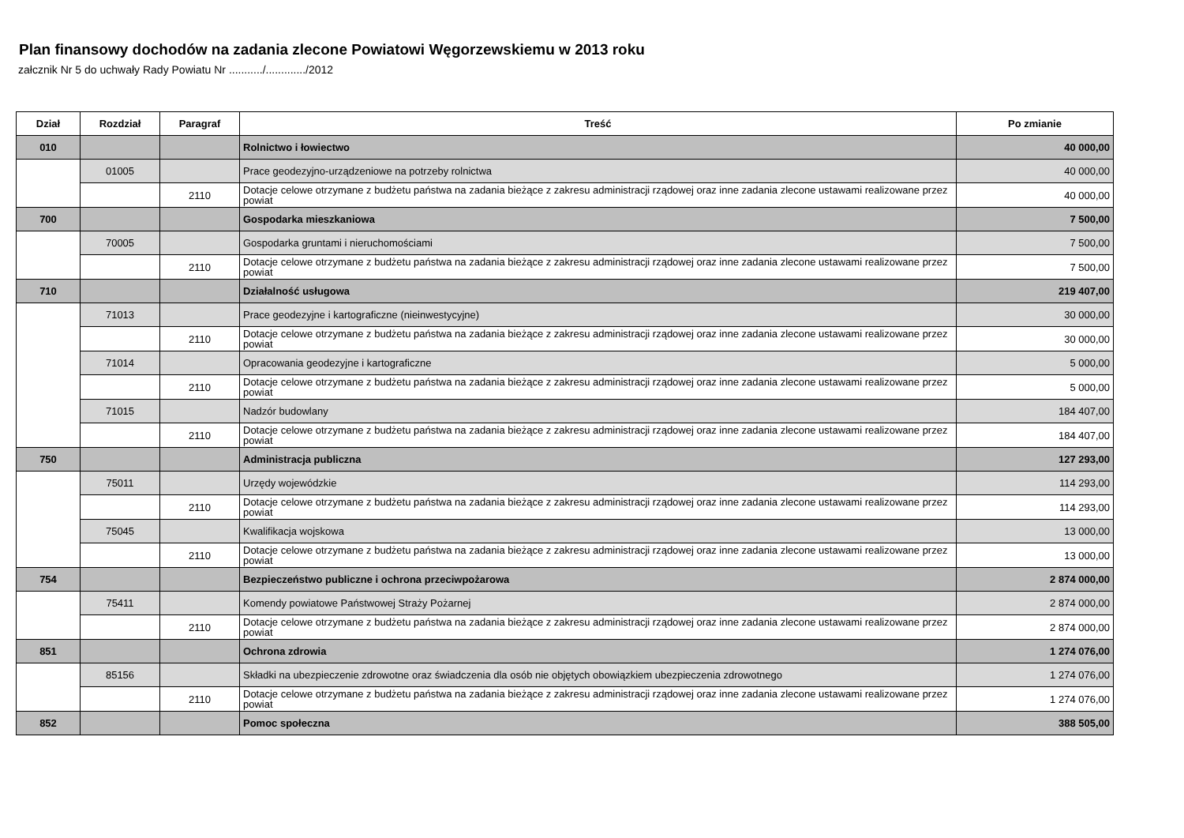Plan finansowy dochodów na zadania zlecone Powiatowi Węgorzewskiemu w 2013 roku
załcznik Nr 5 do uchwały Rady Powiatu Nr .........../............./2012
| Dział | Rozdział | Paragraf | Treść | Po zmianie |
| --- | --- | --- | --- | --- |
| 010 | | | Rolnictwo i łowiectwo | 40 000,00 |
| | 01005 | | Prace geodezyjno-urządzeniowe na potrzeby rolnictwa | 40 000,00 |
| | | 2110 | Dotacje celowe otrzymane z budżetu państwa na zadania bieżące z zakresu administracji rządowej oraz inne zadania zlecone ustawami realizowane przez powiat | 40 000,00 |
| 700 | | | Gospodarka mieszkaniowa | 7 500,00 |
| | 70005 | | Gospodarka gruntami i nieruchomościami | 7 500,00 |
| | | 2110 | Dotacje celowe otrzymane z budżetu państwa na zadania bieżące z zakresu administracji rządowej oraz inne zadania zlecone ustawami realizowane przez powiat | 7 500,00 |
| 710 | | | Działalność usługowa | 219 407,00 |
| | 71013 | | Prace geodezyjne i kartograficzne (nieinwestycyjne) | 30 000,00 |
| | | 2110 | Dotacje celowe otrzymane z budżetu państwa na zadania bieżące z zakresu administracji rządowej oraz inne zadania zlecone ustawami realizowane przez powiat | 30 000,00 |
| | 71014 | | Opracowania geodezyjne i kartograficzne | 5 000,00 |
| | | 2110 | Dotacje celowe otrzymane z budżetu państwa na zadania bieżące z zakresu administracji rządowej oraz inne zadania zlecone ustawami realizowane przez powiat | 5 000,00 |
| | 71015 | | Nadzór budowlany | 184 407,00 |
| | | 2110 | Dotacje celowe otrzymane z budżetu państwa na zadania bieżące z zakresu administracji rządowej oraz inne zadania zlecone ustawami realizowane przez powiat | 184 407,00 |
| 750 | | | Administracja publiczna | 127 293,00 |
| | 75011 | | Urzędy wojewódzkie | 114 293,00 |
| | | 2110 | Dotacje celowe otrzymane z budżetu państwa na zadania bieżące z zakresu administracji rządowej oraz inne zadania zlecone ustawami realizowane przez powiat | 114 293,00 |
| | 75045 | | Kwalifikacja wojskowa | 13 000,00 |
| | | 2110 | Dotacje celowe otrzymane z budżetu państwa na zadania bieżące z zakresu administracji rządowej oraz inne zadania zlecone ustawami realizowane przez powiat | 13 000,00 |
| 754 | | | Bezpieczeństwo publiczne i ochrona przeciwpożarowa | 2 874 000,00 |
| | 75411 | | Komendy powiatowe Państwowej Straży Pożarnej | 2 874 000,00 |
| | | 2110 | Dotacje celowe otrzymane z budżetu państwa na zadania bieżące z zakresu administracji rządowej oraz inne zadania zlecone ustawami realizowane przez powiat | 2 874 000,00 |
| 851 | | | Ochrona zdrowia | 1 274 076,00 |
| | 85156 | | Składki na ubezpieczenie zdrowotne oraz świadczenia dla osób nie objętych obowiązkiem ubezpieczenia zdrowotnego | 1 274 076,00 |
| | | 2110 | Dotacje celowe otrzymane z budżetu państwa na zadania bieżące z zakresu administracji rządowej oraz inne zadania zlecone ustawami realizowane przez powiat | 1 274 076,00 |
| 852 | | | Pomoc społeczna | 388 505,00 |